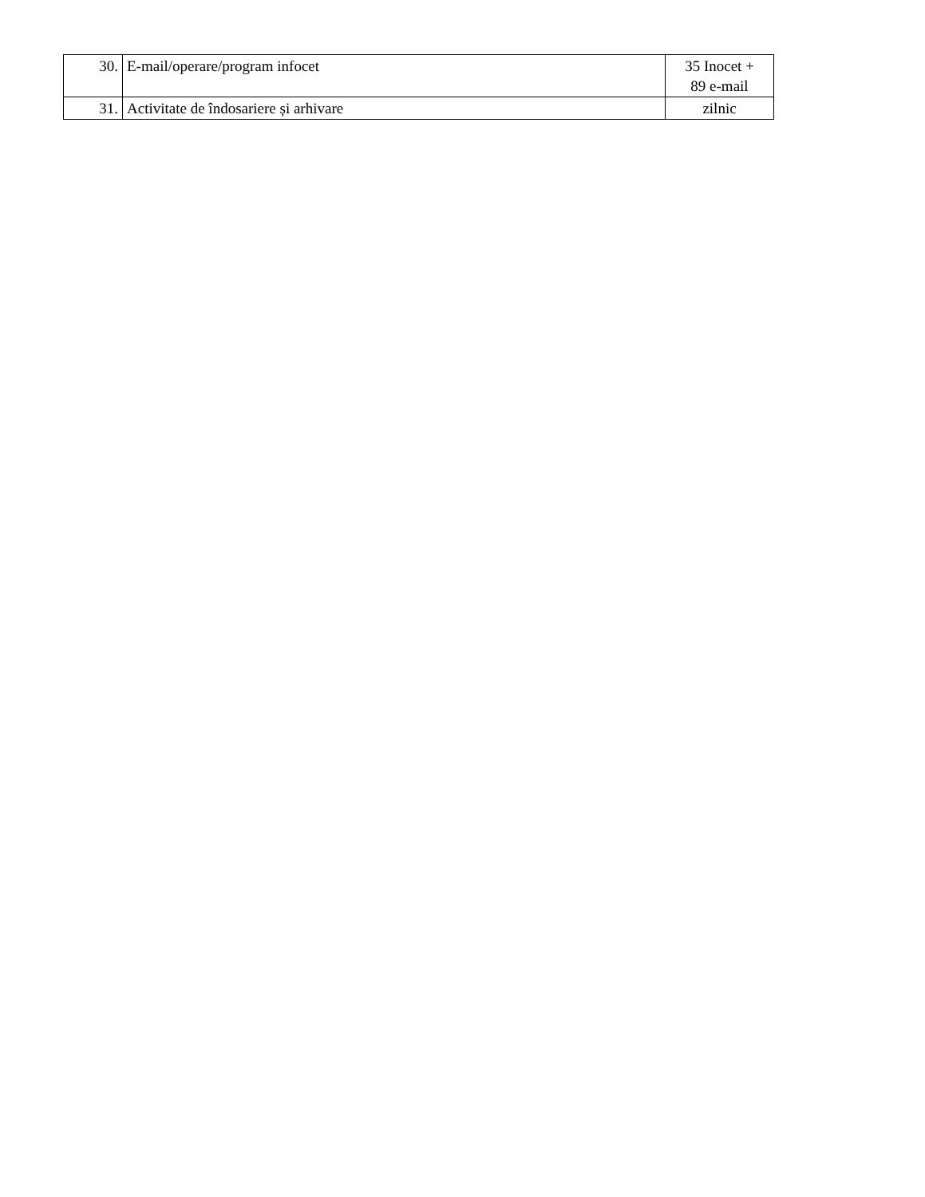| 30. | E-mail/operare/program infocet | 35 Inocet + 89 e-mail |
| 31. | Activitate de îndosariere și arhivare | zilnic |